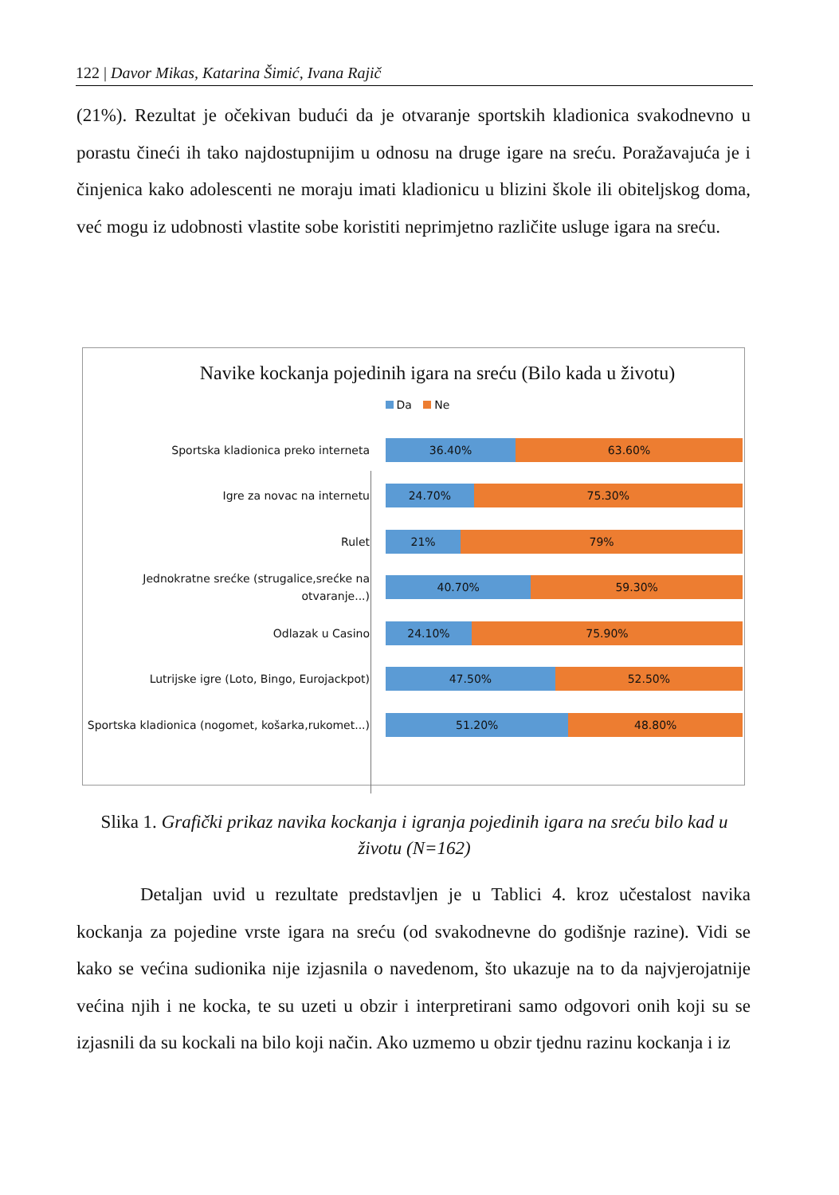122 | Davor Mikas, Katarina Šimić, Ivana Rajič
(21%). Rezultat je očekivan budući da je otvaranje sportskih kladionica svakodnevno u porastu čineći ih tako najdostupnijim u odnosu na druge igare na sreću. Poražavajuća je i činjenica kako adolescenti ne moraju imati kladionicu u blizini škole ili obiteljskog doma, već mogu iz udobnosti vlastite sobe koristiti neprimjetno različite usluge igara na sreću.
Navike kockanja pojedinih igara na sreću (Bilo kada u životu)
Da Ne
Sportska kladionica preko interneta
36.40% 63.60%
Igre za novac na internetu
24.70% 75.30%
Rulet
21% 79%
Jednokratne srećke (strugalice,srećke na otvaranje...)
40.70% 59.30%
Odlazak u Casino
24.10% 75.90%
Lutrijske igre (Loto, Bingo, Eurojackpot)
47.50% 52.50%
Sportska kladionica (nogomet, košarka,rukomet...)
51.20% 48.80%
Slika 1. Grafički prikaz navika kockanja i igranja pojedinih igara na sreću bilo kad u životu (N=162)
Detaljan uvid u rezultate predstavljen je u Tablici 4. kroz učestalost navika kockanja za pojedine vrste igara na sreću (od svakodnevne do godišnje razine). Vidi se kako se većina sudionika nije izjasnila o navedenom, što ukazuje na to da najvjerojatnije većina njih i ne kocka, te su uzeti u obzir i interpretirani samo odgovori onih koji su se izjasnili da su kockali na bilo koji način. Ako uzmemo u obzir tjednu razinu kockanja i iz